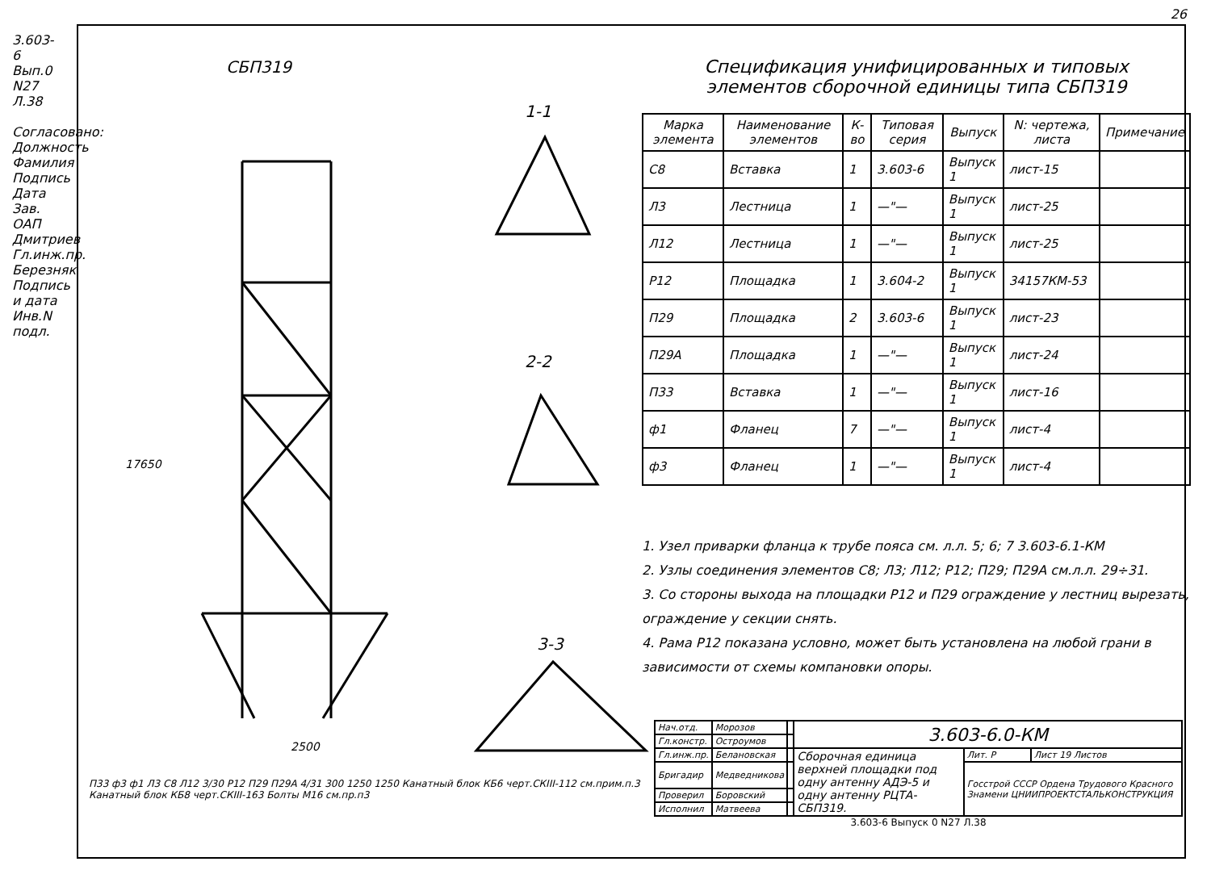3.603-6 Вып.0 N27 Л.38
Согласовано:
Должность Фамилия Подпись Дата
Зав. ОАП Дмитриев
Гл.инж.пр. Березняк
Подпись и дата
Инв.N подл.
СБП319
1-1
2-2
3-3
17650
2500
П33 ф3 ф1 Л3 С8 Л12 3/30 Р12 П29 П29А 4/31 300 1250 1250 Канатный блок КБ6 черт.СКIII-112 см.прим.п.3 Канатный блок КБ8 черт.СКIII-163 Болты М16 см.пр.п3
Спецификация унифицированных и типовых
элементов сборочной единицы типа СБП319
| Марка элемента | Наименование элементов | К-во | Типовая серия | Выпуск | N: чертежа, листа | Примечание |
| --- | --- | --- | --- | --- | --- | --- |
| С8 | Вставка | 1 | 3.603-6 | Выпуск 1 | лист-15 | |
| Л3 | Лестница | 1 | —"— | Выпуск 1 | лист-25 | |
| Л12 | Лестница | 1 | —"— | Выпуск 1 | лист-25 | |
| Р12 | Площадка | 1 | 3.604-2 | Выпуск 1 | 34157КМ-53 | |
| П29 | Площадка | 2 | 3.603-6 | Выпуск 1 | лист-23 | |
| П29А | Площадка | 1 | —"— | Выпуск 1 | лист-24 | |
| П33 | Вставка | 1 | —"— | Выпуск 1 | лист-16 | |
| ф1 | Фланец | 7 | —"— | Выпуск 1 | лист-4 | |
| ф3 | Фланец | 1 | —"— | Выпуск 1 | лист-4 | |
1. Узел приварки фланца к трубе пояса см. л.л. 5; 6; 7 3.603-6.1-КМ
2. Узлы соединения элементов С8; Л3; Л12; Р12; П29; П29А см.л.л. 29÷31.
3. Со стороны выхода на площадки Р12 и П29 ограждение у лестниц вырезать, ограждение у секции снять.
4. Рама Р12 показана условно, может быть установлена на любой грани в зависимости от схемы компановки опоры.
| Нач.отд. | Морозов | | 3.603-6.0-КМ | | |
| Гл.констр. | Остроумов | | | | |
| Гл.инж.пр. | Белановская | | Сборочная единица верхней площадки под одну антенну АДЭ-5 и одну антенну РЦТА-СБП319. | Лит. Р | Лист 19 Листов |
| Бригадир | Медведникова | | | Госстрой СССР Ордена Трудового Красного Знамени ЦНИИПРОЕКТСТАЛЬКОНСТРУКЦИЯ | |
| Проверил | Боровский | | | | |
| Исполнил | Матвеева | | | | |
3.603-6 Выпуск 0 N27 Л.38
26